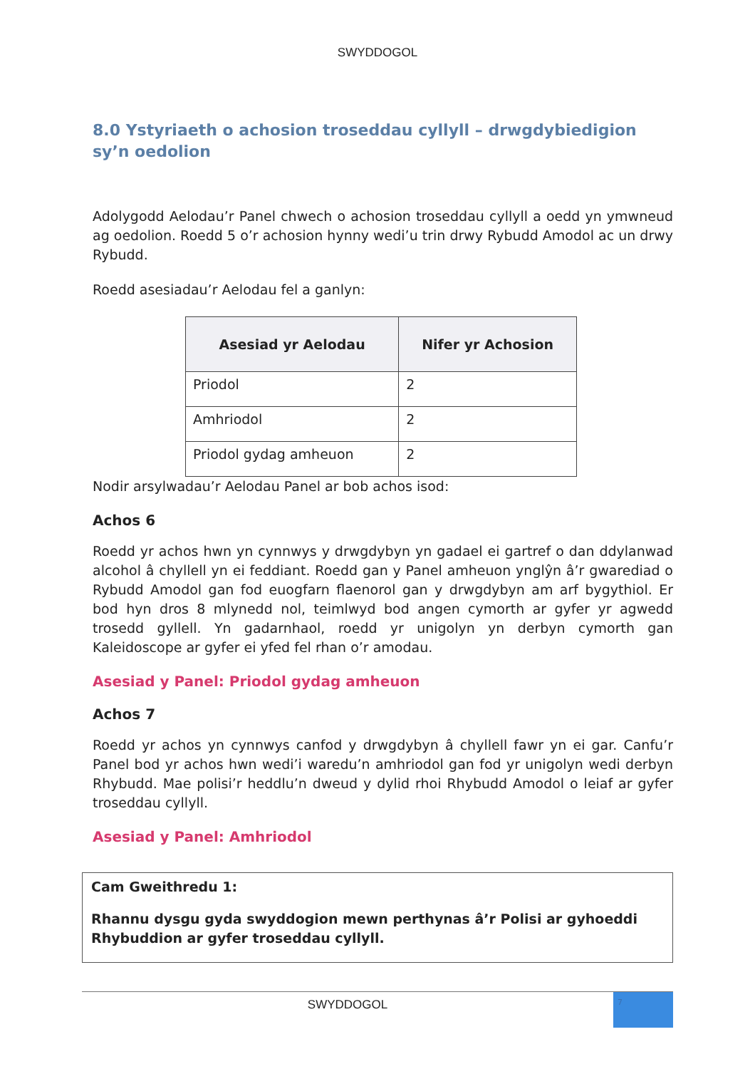SWYDDOGOL
8.0 Ystyriaeth o achosion troseddau cyllyll – drwgdybiedigion sy’n oedolion
Adolygodd Aelodau’r Panel chwech o achosion troseddau cyllyll a oedd yn ymwneud ag oedolion. Roedd 5 o’r achosion hynny wedi’u trin drwy Rybudd Amodol ac un drwy Rybudd.
Roedd asesiadau’r Aelodau fel a ganlyn:
| Asesiad yr Aelodau | Nifer yr Achosion |
| --- | --- |
| Priodol | 2 |
| Amhriodol | 2 |
| Priodol gydag amheuon | 2 |
Nodir arsylwadau’r Aelodau Panel ar bob achos isod:
Achos 6
Roedd yr achos hwn yn cynnwys y drwgdybyn yn gadael ei gartref o dan ddylanwad alcohol â chyllell yn ei feddiant. Roedd gan y Panel amheuon ynglŷn â’r gwarediad o Rybudd Amodol gan fod euogfarn flaenorol gan y drwgdybyn am arf bygythiol. Er bod hyn dros 8 mlynedd nol, teimlwyd bod angen cymorth ar gyfer yr agwedd trosedd gyllell. Yn gadarnhaol, roedd yr unigolyn yn derbyn cymorth gan Kaleidoscope ar gyfer ei yfed fel rhan o’r amodau.
Asesiad y Panel: Priodol gydag amheuon
Achos 7
Roedd yr achos yn cynnwys canfod y drwgdybyn â chyllell fawr yn ei gar. Canfu’r Panel bod yr achos hwn wedi’i waredu’n amhriodol gan fod yr unigolyn wedi derbyn Rhybudd. Mae polisi’r heddlu’n dweud y dylid rhoi Rhybudd Amodol o leiaf ar gyfer troseddau cyllyll.
Asesiad y Panel: Amhriodol
Cam Gweithredu 1:
Rhannu dysgu gyda swyddogion mewn perthynas â’r Polisi ar gyhoeddi Rhybuddion ar gyfer troseddau cyllyll.
SWYDDOGOL
7